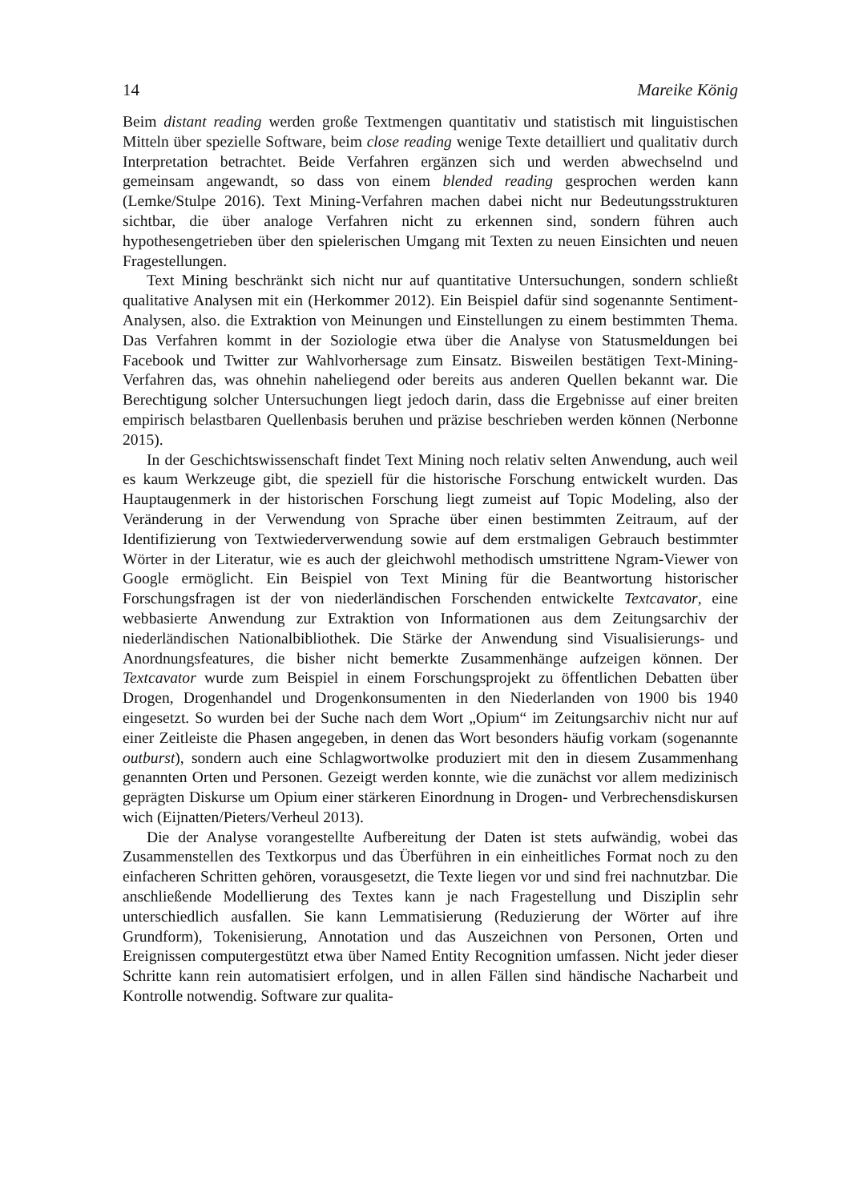14 Mareike König
Beim distant reading werden große Textmengen quantitativ und statistisch mit linguistischen Mitteln über spezielle Software, beim close reading wenige Texte detailliert und qualitativ durch Interpretation betrachtet. Beide Verfahren ergänzen sich und werden abwechselnd und gemeinsam angewandt, so dass von einem blended reading gesprochen werden kann (Lemke/Stulpe 2016). Text Mining-Verfahren machen dabei nicht nur Bedeutungsstrukturen sichtbar, die über analoge Verfahren nicht zu erkennen sind, sondern führen auch hypothesengetrieben über den spielerischen Umgang mit Texten zu neuen Einsichten und neuen Fragestellungen.
Text Mining beschränkt sich nicht nur auf quantitative Untersuchungen, sondern schließt qualitative Analysen mit ein (Herkommer 2012). Ein Beispiel dafür sind sogenannte Sentiment-Analysen, also. die Extraktion von Meinungen und Einstellungen zu einem bestimmten Thema. Das Verfahren kommt in der Soziologie etwa über die Analyse von Statusmeldungen bei Facebook und Twitter zur Wahlvorhersage zum Einsatz. Bisweilen bestätigen Text-Mining-Verfahren das, was ohnehin naheliegend oder bereits aus anderen Quellen bekannt war. Die Berechtigung solcher Untersuchungen liegt jedoch darin, dass die Ergebnisse auf einer breiten empirisch belastbaren Quellenbasis beruhen und präzise beschrieben werden können (Nerbonne 2015).
In der Geschichtswissenschaft findet Text Mining noch relativ selten Anwendung, auch weil es kaum Werkzeuge gibt, die speziell für die historische Forschung entwickelt wurden. Das Hauptaugenmerk in der historischen Forschung liegt zumeist auf Topic Modeling, also der Veränderung in der Verwendung von Sprache über einen bestimmten Zeitraum, auf der Identifizierung von Textwiederverwendung sowie auf dem erstmaligen Gebrauch bestimmter Wörter in der Literatur, wie es auch der gleichwohl methodisch umstrittene Ngram-Viewer von Google ermöglicht. Ein Beispiel von Text Mining für die Beantwortung historischer Forschungsfragen ist der von niederländischen Forschenden entwickelte Textcavator, eine webbasierte Anwendung zur Extraktion von Informationen aus dem Zeitungsarchiv der niederländischen Nationalbibliothek. Die Stärke der Anwendung sind Visualisierungs- und Anordnungsfeatures, die bisher nicht bemerkte Zusammenhänge aufzeigen können. Der Textcavator wurde zum Beispiel in einem Forschungsprojekt zu öffentlichen Debatten über Drogen, Drogenhandel und Drogenkonsumenten in den Niederlanden von 1900 bis 1940 eingesetzt. So wurden bei der Suche nach dem Wort „Opium“ im Zeitungsarchiv nicht nur auf einer Zeitleiste die Phasen angegeben, in denen das Wort besonders häufig vorkam (sogenannte outburst), sondern auch eine Schlagwortwolke produziert mit den in diesem Zusammenhang genannten Orten und Personen. Gezeigt werden konnte, wie die zunächst vor allem medizinisch geprägten Diskurse um Opium einer stärkeren Einordnung in Drogen- und Verbrechensdiskursen wich (Eijnatten/Pieters/Verheul 2013).
Die der Analyse vorangestellte Aufbereitung der Daten ist stets aufwändig, wobei das Zusammenstellen des Textkorpus und das Überführen in ein einheitliches Format noch zu den einfacheren Schritten gehören, vorausgesetzt, die Texte liegen vor und sind frei nachnutzbar. Die anschließende Modellierung des Textes kann je nach Fragestellung und Disziplin sehr unterschiedlich ausfallen. Sie kann Lemmatisierung (Reduzierung der Wörter auf ihre Grundform), Tokenisierung, Annotation und das Auszeichnen von Personen, Orten und Ereignissen computergestützt etwa über Named Entity Recognition umfassen. Nicht jeder dieser Schritte kann rein automatisiert erfolgen, und in allen Fällen sind händische Nacharbeit und Kontrolle notwendig. Software zur qualita-